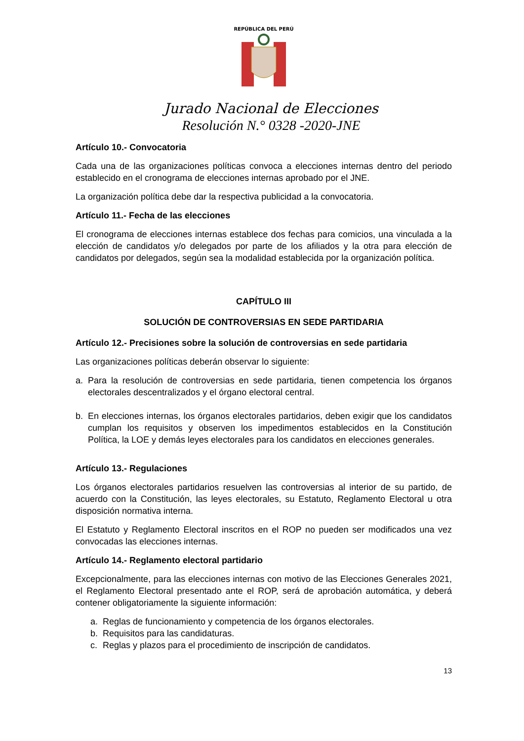REPÚBLICA DEL PERÚ
Jurado Nacional de Elecciones
Resolución N.° 0328 -2020-JNE
Artículo 10.- Convocatoria
Cada una de las organizaciones políticas convoca a elecciones internas dentro del periodo establecido en el cronograma de elecciones internas aprobado por el JNE.
La organización política debe dar la respectiva publicidad a la convocatoria.
Artículo 11.- Fecha de las elecciones
El cronograma de elecciones internas establece dos fechas para comicios, una vinculada a la elección de candidatos y/o delegados por parte de los afiliados y la otra para elección de candidatos por delegados, según sea la modalidad establecida por la organización política.
CAPÍTULO III
SOLUCIÓN DE CONTROVERSIAS EN SEDE PARTIDARIA
Artículo 12.- Precisiones sobre la solución de controversias en sede partidaria
Las organizaciones políticas deberán observar lo siguiente:
a. Para la resolución de controversias en sede partidaria, tienen competencia los órganos electorales descentralizados y el órgano electoral central.
b. En elecciones internas, los órganos electorales partidarios, deben exigir que los candidatos cumplan los requisitos y observen los impedimentos establecidos en la Constitución Política, la LOE y demás leyes electorales para los candidatos en elecciones generales.
Artículo 13.- Regulaciones
Los órganos electorales partidarios resuelven las controversias al interior de su partido, de acuerdo con la Constitución, las leyes electorales, su Estatuto, Reglamento Electoral u otra disposición normativa interna.
El Estatuto y Reglamento Electoral inscritos en el ROP no pueden ser modificados una vez convocadas las elecciones internas.
Artículo 14.- Reglamento electoral partidario
Excepcionalmente, para las elecciones internas con motivo de las Elecciones Generales 2021, el Reglamento Electoral presentado ante el ROP, será de aprobación automática, y deberá contener obligatoriamente la siguiente información:
a. Reglas de funcionamiento y competencia de los órganos electorales.
b. Requisitos para las candidaturas.
c. Reglas y plazos para el procedimiento de inscripción de candidatos.
13